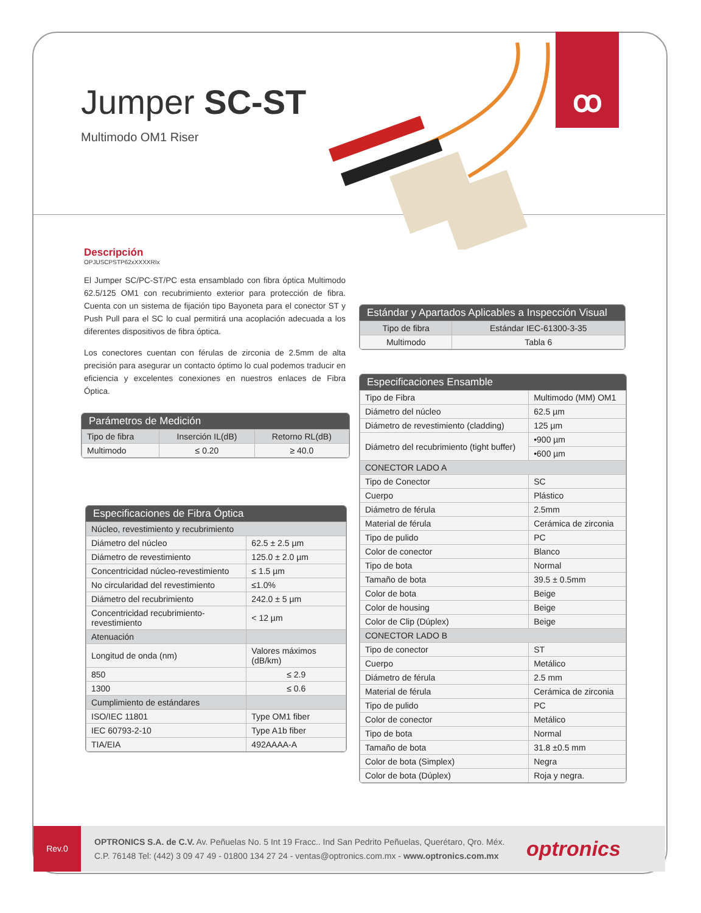ꝏ
Jumper SC-ST
Multimodo OM1 Riser
Descripción
OPJUSCPSTP62xXXXXRIx
El Jumper SC/PC-ST/PC esta ensamblado con fibra óptica Multimodo 62.5/125 OM1 con recubrimiento exterior para protección de fibra. Cuenta con un sistema de fijación tipo Bayoneta para el conector ST y Push Pull para el SC lo cual permitirá una acoplación adecuada a los diferentes dispositivos de fibra óptica.
Los conectores cuentan con férulas de zirconia de 2.5mm de alta precisión para asegurar un contacto óptimo lo cual podemos traducir en eficiencia y excelentes conexiones en nuestros enlaces de Fibra Óptica.
Parámetros de Medición
| Tipo de fibra | Inserción IL(dB) | Retorno RL(dB) |
| Multimodo | ≤ 0.20 | ≥ 40.0 |
Especificaciones de Fibra Óptica
| Núcleo, revestimiento y recubrimiento | |
| Diámetro del núcleo | 62.5 ± 2.5 µm |
| Diámetro de revestimiento | 125.0 ± 2.0 µm |
| Concentricidad núcleo-revestimiento | ≤ 1.5 µm |
| No circularidad del revestimiento | ≤1.0% |
| Diámetro del recubrimiento | 242.0 ± 5 µm |
| Concentricidad recubrimiento-revestimiento | < 12 µm |
| Atenuación | |
| Longitud de onda (nm) | Valores máximos (dB/km) |
| 850 | ≤ 2.9 |
| 1300 | ≤ 0.6 |
| Cumplimiento de estándares | |
| ISO/IEC 11801 | Type OM1 fiber |
| IEC 60793-2-10 | Type A1b fiber |
| TIA/EIA | 492AAAA-A |
Estándar y Apartados Aplicables a Inspección Visual
| Tipo de fibra | Estándar IEC-61300-3-35 |
| Multimodo | Tabla 6 |
Especificaciones Ensamble
| Tipo de Fibra | Multimodo (MM) OM1 |
| Diámetro del núcleo | 62.5 µm |
| Diámetro de revestimiento (cladding) | 125 µm |
| Diámetro del recubrimiento (tight buffer) | •900 µm |
| | •600 µm |
| CONECTOR LADO A | |
| Tipo de Conector | SC |
| Cuerpo | Plástico |
| Diámetro de férula | 2.5mm |
| Material de férula | Cerámica de zirconia |
| Tipo de pulido | PC |
| Color de conector | Blanco |
| Tipo de bota | Normal |
| Tamaño de bota | 39.5 ± 0.5mm |
| Color de bota | Beige |
| Color de housing | Beige |
| Color de Clip (Dúplex) | Beige |
| CONECTOR LADO B | |
| Tipo de conector | ST |
| Cuerpo | Metálico |
| Diámetro de férula | 2.5 mm |
| Material de férula | Cerámica de zirconia |
| Tipo de pulido | PC |
| Color de conector | Metálico |
| Tipo de bota | Normal |
| Tamaño de bota | 31.8 ±0.5 mm |
| Color de bota (Simplex) | Negra |
| Color de bota (Dúplex) | Roja y negra. |
Rev.0
OPTRONICS S.A. de C.V. Av. Peñuelas No. 5 Int 19 Fracc.. Ind San Pedrito Peñuelas, Querétaro, Qro. Méx.
C.P. 76148 Tel: (442) 3 09 47 49 - 01800 134 27 24 - ventas@optronics.com.mx - www.optronics.com.mx
optronics